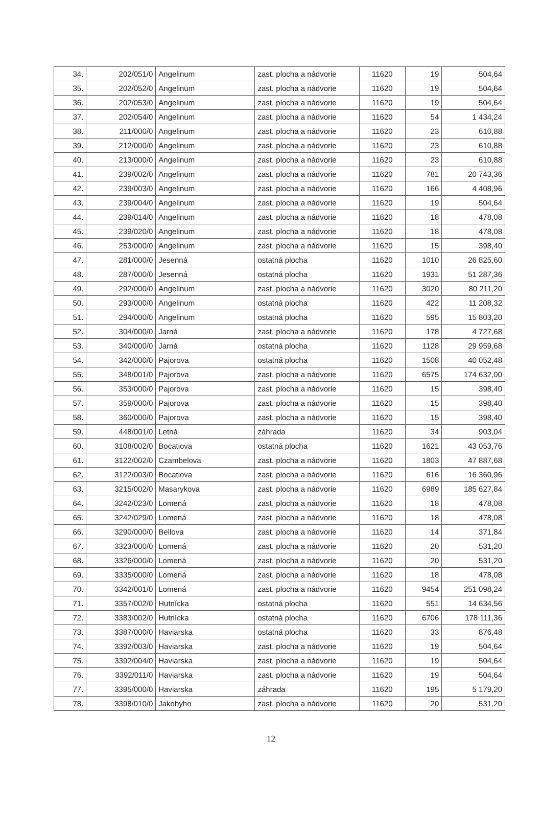| 34. | 202/051/0 | Angelinum | zast. plocha a nádvorie | 11620 | 19 | 504,64 |
| 35. | 202/052/0 | Angelinum | zast. plocha a nádvorie | 11620 | 19 | 504,64 |
| 36. | 202/053/0 | Angelinum | zast. plocha a nádvorie | 11620 | 19 | 504,64 |
| 37. | 202/054/0 | Angelinum | zast. plocha a nádvorie | 11620 | 54 | 1 434,24 |
| 38. | 211/000/0 | Angelinum | zast. plocha a nádvorie | 11620 | 23 | 610,88 |
| 39. | 212/000/0 | Angelinum | zast. plocha a nádvorie | 11620 | 23 | 610,88 |
| 40. | 213/000/0 | Angelinum | zast. plocha a nádvorie | 11620 | 23 | 610,88 |
| 41. | 239/002/0 | Angelinum | zast. plocha a nádvorie | 11620 | 781 | 20 743,36 |
| 42. | 239/003/0 | Angelinum | zast. plocha a nádvorie | 11620 | 166 | 4 408,96 |
| 43. | 239/004/0 | Angelinum | zast. plocha a nádvorie | 11620 | 19 | 504,64 |
| 44. | 239/014/0 | Angelinum | zast. plocha a nádvorie | 11620 | 18 | 478,08 |
| 45. | 239/020/0 | Angelinum | zast. plocha a nádvorie | 11620 | 18 | 478,08 |
| 46. | 253/000/0 | Angelinum | zast. plocha a nádvorie | 11620 | 15 | 398,40 |
| 47. | 281/000/0 | Jesenná | ostatná plocha | 11620 | 1010 | 26 825,60 |
| 48. | 287/000/0 | Jesenná | ostatná plocha | 11620 | 1931 | 51 287,36 |
| 49. | 292/000/0 | Angelinum | zast. plocha a nádvorie | 11620 | 3020 | 80 211,20 |
| 50. | 293/000/0 | Angelinum | ostatná plocha | 11620 | 422 | 11 208,32 |
| 51. | 294/000/0 | Angelinum | ostatná plocha | 11620 | 595 | 15 803,20 |
| 52. | 304/000/0 | Jarná | zast. plocha a nádvorie | 11620 | 178 | 4 727,68 |
| 53. | 340/000/0 | Jarná | ostatná plocha | 11620 | 1128 | 29 959,68 |
| 54. | 342/000/0 | Pajorova | ostatná plocha | 11620 | 1508 | 40 052,48 |
| 55. | 348/001/0 | Pajorova | zast. plocha a nádvorie | 11620 | 6575 | 174 632,00 |
| 56. | 353/000/0 | Pajorova | zast. plocha a nádvorie | 11620 | 15 | 398,40 |
| 57. | 359/000/0 | Pajorova | zast. plocha a nádvorie | 11620 | 15 | 398,40 |
| 58. | 360/000/0 | Pajorova | zast. plocha a nádvorie | 11620 | 15 | 398,40 |
| 59. | 448/001/0 | Letná | záhrada | 11620 | 34 | 903,04 |
| 60. | 3108/002/0 | Bocatiova | ostatná plocha | 11620 | 1621 | 43 053,76 |
| 61. | 3122/002/0 | Czambelova | zast. plocha a nádvorie | 11620 | 1803 | 47 887,68 |
| 62. | 3122/003/0 | Bocatiova | zast. plocha a nádvorie | 11620 | 616 | 16 360,96 |
| 63. | 3215/002/0 | Masarykova | zast. plocha a nádvorie | 11620 | 6989 | 185 627,84 |
| 64. | 3242/023/0 | Lomená | zast. plocha a nádvorie | 11620 | 18 | 478,08 |
| 65. | 3242/029/0 | Lomená | zast. plocha a nádvorie | 11620 | 18 | 478,08 |
| 66. | 3290/000/0 | Bellova | zast. plocha a nádvorie | 11620 | 14 | 371,84 |
| 67. | 3323/000/0 | Lomená | zast. plocha a nádvorie | 11620 | 20 | 531,20 |
| 68. | 3326/000/0 | Lomená | zast. plocha a nádvorie | 11620 | 20 | 531,20 |
| 69. | 3335/000/0 | Lomená | zast. plocha a nádvorie | 11620 | 18 | 478,08 |
| 70. | 3342/001/0 | Lomená | zast. plocha a nádvorie | 11620 | 9454 | 251 098,24 |
| 71. | 3357/002/0 | Hutnícka | ostatná plocha | 11620 | 551 | 14 634,56 |
| 72. | 3383/002/0 | Hutnícka | ostatná plocha | 11620 | 6706 | 178 111,36 |
| 73. | 3387/000/0 | Haviarska | ostatná plocha | 11620 | 33 | 876,48 |
| 74. | 3392/003/0 | Haviarska | zast. plocha a nádvorie | 11620 | 19 | 504,64 |
| 75. | 3392/004/0 | Haviarska | zast. plocha a nádvorie | 11620 | 19 | 504,64 |
| 76. | 3392/011/0 | Haviarska | zast. plocha a nádvorie | 11620 | 19 | 504,64 |
| 77. | 3395/000/0 | Haviarska | záhrada | 11620 | 195 | 5 179,20 |
| 78. | 3398/010/0 | Jakobyho | zast. plocha a nádvorie | 11620 | 20 | 531,20 |
12